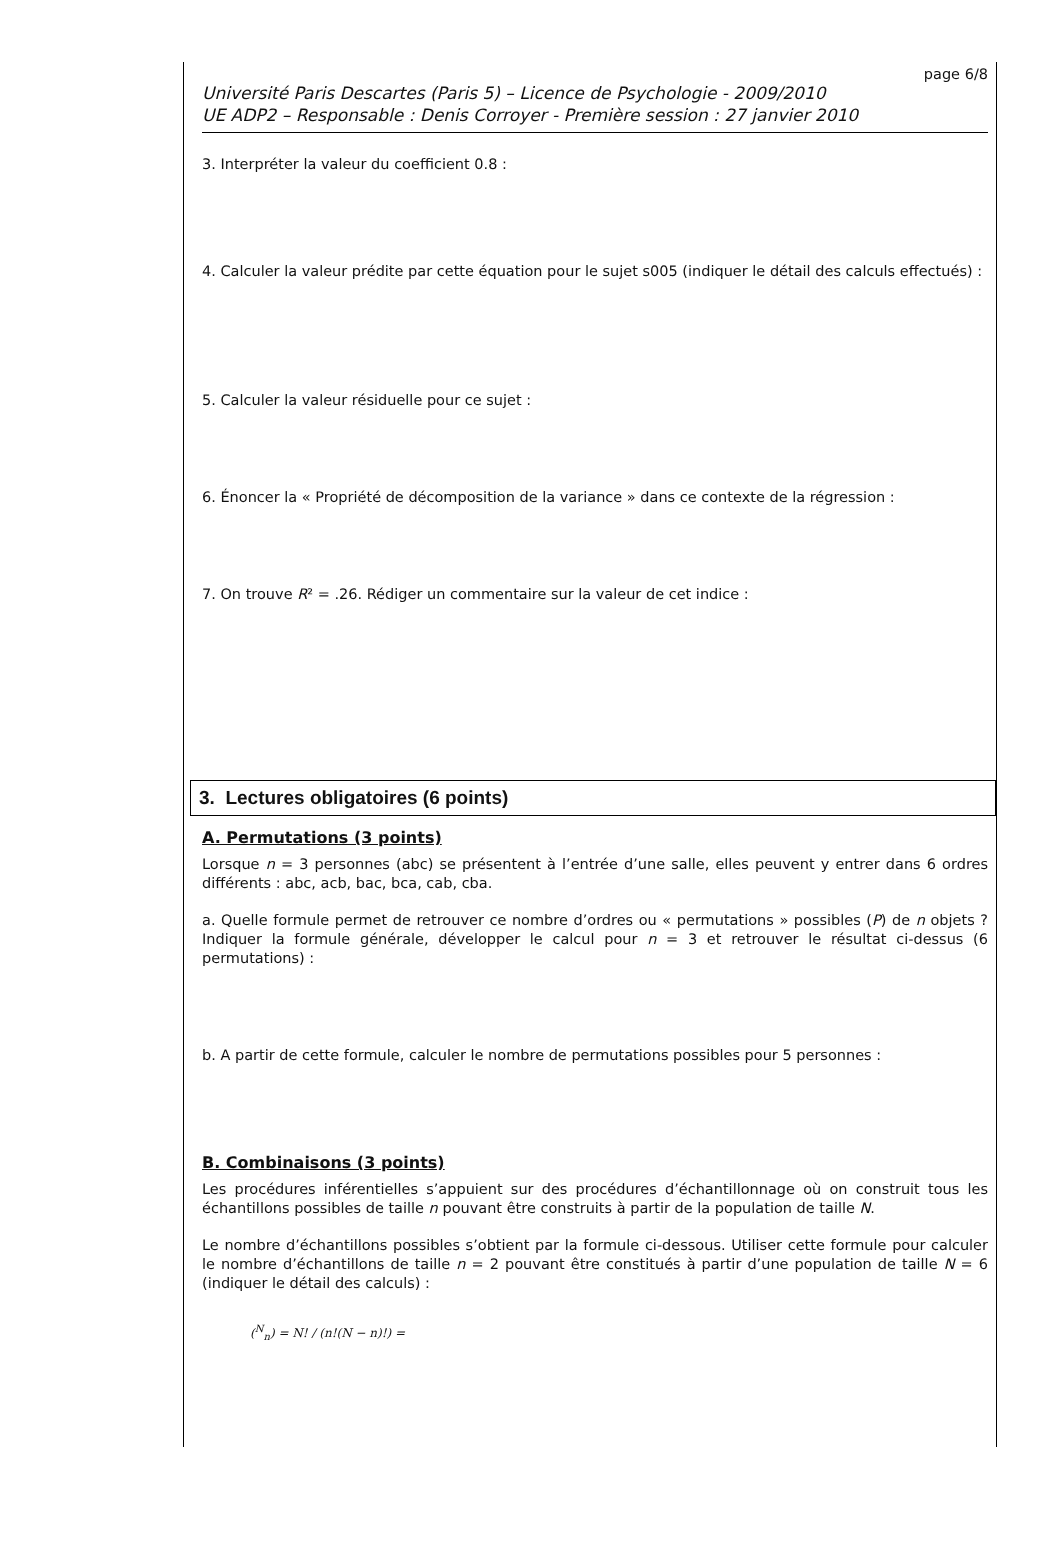page 6/8
Université Paris Descartes (Paris 5) – Licence de Psychologie - 2009/2010
UE ADP2 – Responsable : Denis Corroyer - Première session : 27 janvier 2010
3. Interpréter la valeur du coefficient 0.8 :
4. Calculer la valeur prédite par cette équation pour le sujet s005 (indiquer le détail des calculs effectués) :
5. Calculer la valeur résiduelle pour ce sujet :
6. Énoncer la « Propriété de décomposition de la variance » dans ce contexte de la régression :
7. On trouve R² = .26. Rédiger un commentaire sur la valeur de cet indice :
3. Lectures obligatoires (6 points)
A. Permutations (3 points)
Lorsque n = 3 personnes (abc) se présentent à l’entrée d’une salle, elles peuvent y entrer dans 6 ordres différents : abc, acb, bac, bca, cab, cba.
a. Quelle formule permet de retrouver ce nombre d’ordres ou « permutations » possibles (P) de n objets ? Indiquer la formule générale, développer le calcul pour n = 3 et retrouver le résultat ci-dessus (6 permutations) :
b. A partir de cette formule, calculer le nombre de permutations possibles pour 5 personnes :
B. Combinaisons (3 points)
Les procédures inférentielles s’appuient sur des procédures d’échantillonnage où on construit tous les échantillons possibles de taille n pouvant être construits à partir de la population de taille N.
Le nombre d’échantillons possibles s’obtient par la formule ci-dessous. Utiliser cette formule pour calculer le nombre d’échantillons de taille n = 2 pouvant être constitués à partir d’une population de taille N = 6 (indiquer le détail des calculs) :
(<sup>N</sup><sub>n</sub>) = N! / (n!(N − n)!) =